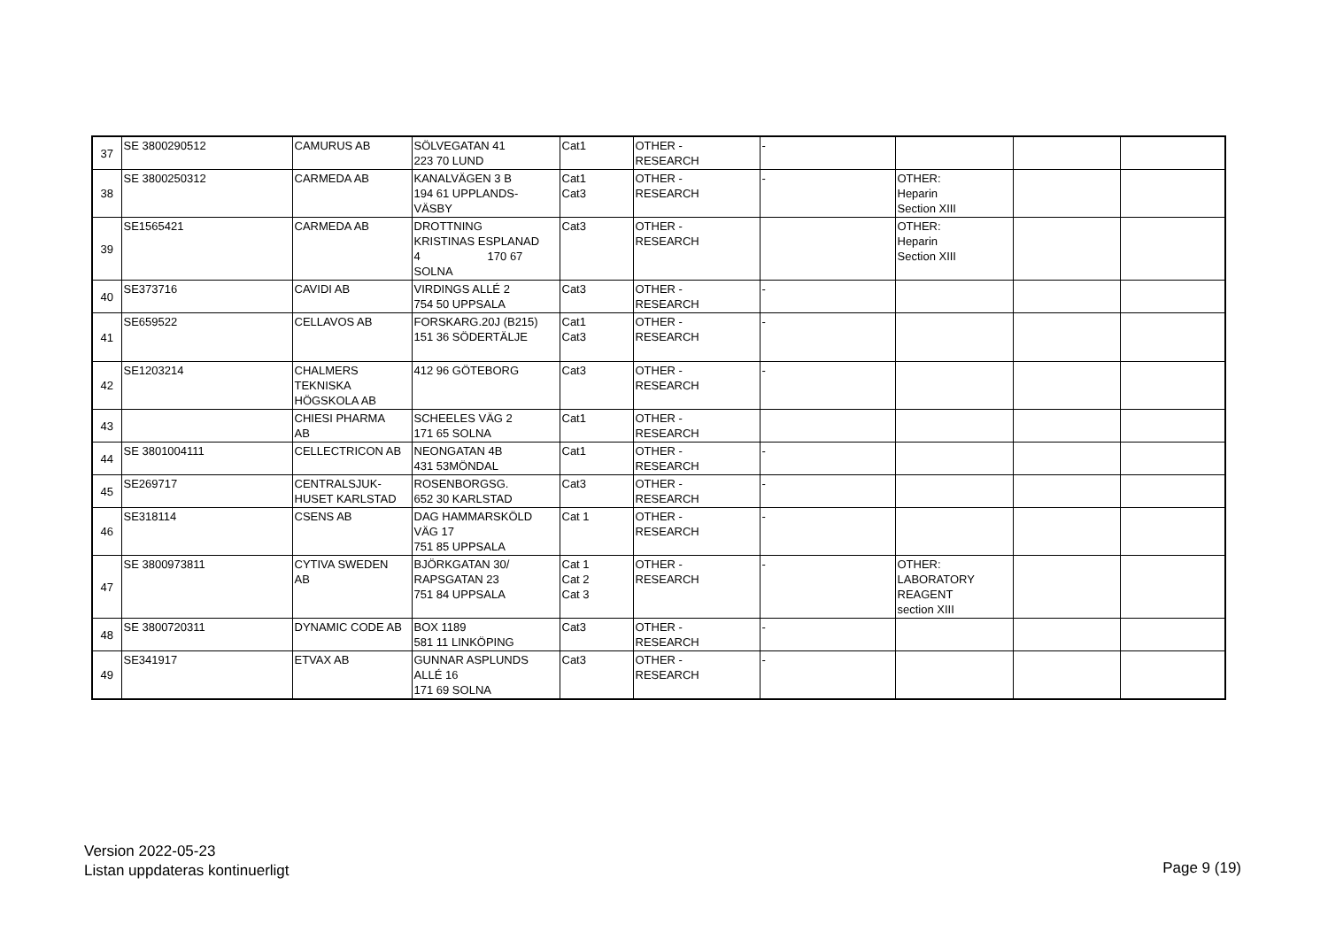| 37 | SE 3800290512 | CAMURUS AB | SÖLVEGATAN 41 223 70 LUND | Cat1 | OTHER - RESEARCH | - | | | |
| 38 | SE 3800250312 | CARMEDA AB | KANALVÄGEN 3 B 194 61 UPPLANDS- VÄSBY | Cat1 Cat3 | OTHER - RESEARCH | - | OTHER: Heparin Section XIII | | |
| 39 | SE1565421 | CARMEDA AB | DROTTNING KRISTINAS ESPLANAD 4 170 67 SOLNA | Cat3 | OTHER - RESEARCH | | OTHER: Heparin Section XIII | | |
| 40 | SE373716 | CAVIDI AB | VIRDINGS ALLÉ 2 754 50 UPPSALA | Cat3 | OTHER - RESEARCH | - | | | |
| 41 | SE659522 | CELLAVOS AB | FORSKARG.20J (B215) 151 36 SÖDERTÄLJE | Cat1 Cat3 | OTHER - RESEARCH | - | | | |
| 42 | SE1203214 | CHALMERS TEKNISKA HÖGSKOLA AB | 412 96 GÖTEBORG | Cat3 | OTHER - RESEARCH | - | | | |
| 43 | | CHIESI PHARMA AB | SCHEELES VÄG 2 171 65 SOLNA | Cat1 | OTHER - RESEARCH | | | | |
| 44 | SE 3801004111 | CELLECTRICON AB | NEONGATAN 4B 431 53MÖNDAL | Cat1 | OTHER - RESEARCH | - | | | |
| 45 | SE269717 | CENTRALSJUK- HUSET KARLSTAD | ROSENBORGSG. 652 30 KARLSTAD | Cat3 | OTHER - RESEARCH | - | | | |
| 46 | SE318114 | CSENS AB | DAG HAMMARSKÖLD VÄG 17 751 85 UPPSALA | Cat 1 | OTHER - RESEARCH | - | | | |
| 47 | SE 3800973811 | CYTIVA SWEDEN AB | BJÖRKGATAN 30/ RAPSGATAN 23 751 84 UPPSALA | Cat 1 Cat 2 Cat 3 | OTHER - RESEARCH | - | OTHER: LABORATORY REAGENT section XIII | | |
| 48 | SE 3800720311 | DYNAMIC CODE AB | BOX 1189 581 11 LINKÖPING | Cat3 | OTHER - RESEARCH | - | | | |
| 49 | SE341917 | ETVAX AB | GUNNAR ASPLUNDS ALLÉ 16 171 69 SOLNA | Cat3 | OTHER - RESEARCH | - | | | |
Version 2022-05-23
Listan uppdateras kontinuerligt
Page 9 (19)